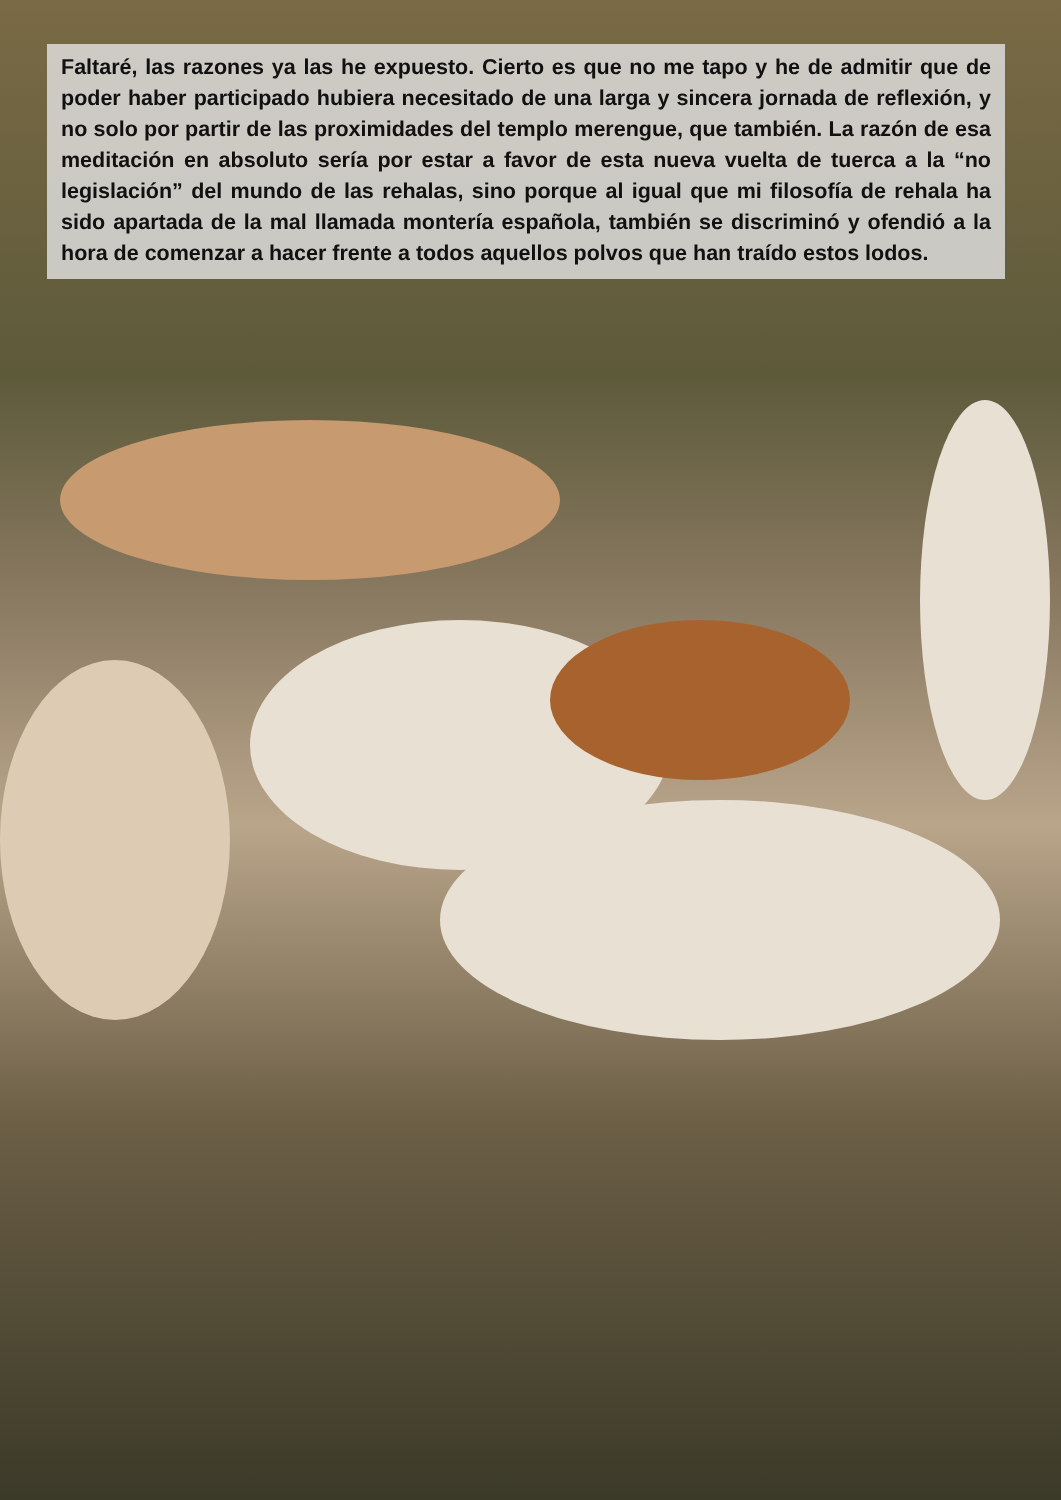Faltaré, las razones ya las he expuesto. Cierto es que no me tapo y he de admitir que de poder haber participado hubiera necesitado de una larga y sincera jornada de reflexión, y no solo por partir de las proximidades del templo merengue, que también. La razón de esa meditación en absoluto sería por estar a favor de esta nueva vuelta de tuerca a la “no legislación” del mundo de las rehalas, sino porque al igual que mi filosofía de rehala ha sido apartada de la mal llamada montería española, también se discriminó y ofendió a la hora de comenzar a hacer frente a todos aquellos polvos que han traído estos lodos.